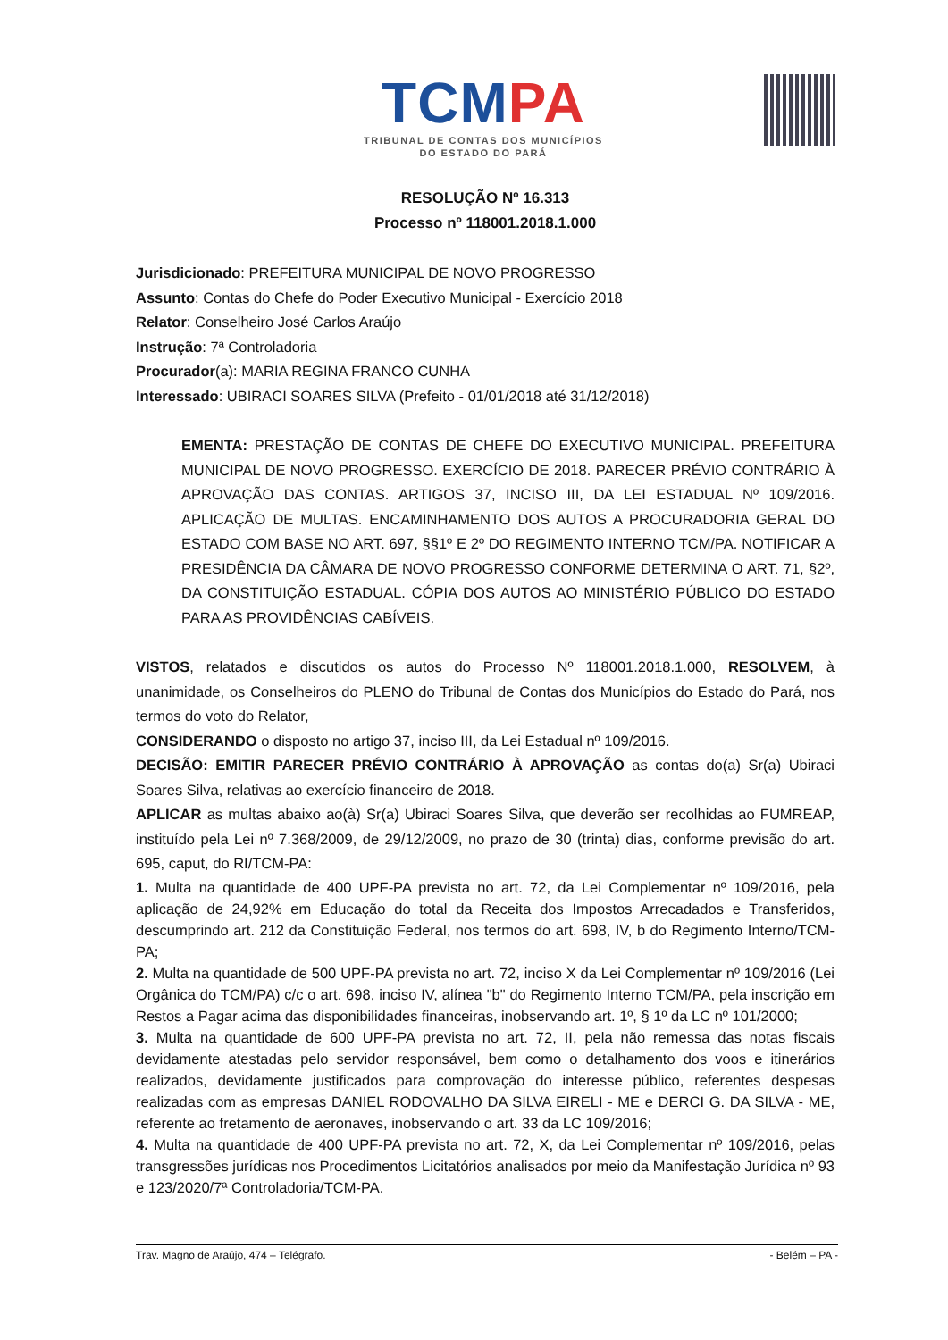TCM PA
TRIBUNAL DE CONTAS DOS MUNICÍPIOS
DO ESTADO DO PARÁ
RESOLUÇÃO Nº 16.313
Processo nº 118001.2018.1.000
Jurisdicionado: PREFEITURA MUNICIPAL DE NOVO PROGRESSO
Assunto: Contas do Chefe do Poder Executivo Municipal - Exercício 2018
Relator: Conselheiro José Carlos Araújo
Instrução: 7ª Controladoria
Procurador(a): MARIA REGINA FRANCO CUNHA
Interessado: UBIRACI SOARES SILVA (Prefeito - 01/01/2018 até 31/12/2018)
EMENTA: PRESTAÇÃO DE CONTAS DE CHEFE DO EXECUTIVO MUNICIPAL. PREFEITURA MUNICIPAL DE NOVO PROGRESSO. EXERCÍCIO DE 2018. PARECER PRÉVIO CONTRÁRIO À APROVAÇÃO DAS CONTAS. ARTIGOS 37, INCISO III, DA LEI ESTADUAL Nº 109/2016. APLICAÇÃO DE MULTAS. ENCAMINHAMENTO DOS AUTOS A PROCURADORIA GERAL DO ESTADO COM BASE NO ART. 697, §§1º E 2º DO REGIMENTO INTERNO TCM/PA. NOTIFICAR A PRESIDÊNCIA DA CÂMARA DE NOVO PROGRESSO CONFORME DETERMINA O ART. 71, §2º, DA CONSTITUIÇÃO ESTADUAL. CÓPIA DOS AUTOS AO MINISTÉRIO PÚBLICO DO ESTADO PARA AS PROVIDÊNCIAS CABÍVEIS.
VISTOS, relatados e discutidos os autos do Processo Nº 118001.2018.1.000, RESOLVEM, à unanimidade, os Conselheiros do PLENO do Tribunal de Contas dos Municípios do Estado do Pará, nos termos do voto do Relator,
CONSIDERANDO o disposto no artigo 37, inciso III, da Lei Estadual nº 109/2016.
DECISÃO: EMITIR PARECER PRÉVIO CONTRÁRIO À APROVAÇÃO as contas do(a) Sr(a) Ubiraci Soares Silva, relativas ao exercício financeiro de 2018.
APLICAR as multas abaixo ao(à) Sr(a) Ubiraci Soares Silva, que deverão ser recolhidas ao FUMREAP, instituído pela Lei nº 7.368/2009, de 29/12/2009, no prazo de 30 (trinta) dias, conforme previsão do art. 695, caput, do RI/TCM-PA:
1. Multa na quantidade de 400 UPF-PA prevista no art. 72, da Lei Complementar nº 109/2016, pela aplicação de 24,92% em Educação do total da Receita dos Impostos Arrecadados e Transferidos, descumprindo art. 212 da Constituição Federal, nos termos do art. 698, IV, b do Regimento Interno/TCM-PA;
2. Multa na quantidade de 500 UPF-PA prevista no art. 72, inciso X da Lei Complementar nº 109/2016 (Lei Orgânica do TCM/PA) c/c o art. 698, inciso IV, alínea "b" do Regimento Interno TCM/PA, pela inscrição em Restos a Pagar acima das disponibilidades financeiras, inobservando art. 1º, § 1º da LC nº 101/2000;
3. Multa na quantidade de 600 UPF-PA prevista no art. 72, II, pela não remessa das notas fiscais devidamente atestadas pelo servidor responsável, bem como o detalhamento dos voos e itinerários realizados, devidamente justificados para comprovação do interesse público, referentes despesas realizadas com as empresas DANIEL RODOVALHO DA SILVA EIRELI - ME e DERCI G. DA SILVA - ME, referente ao fretamento de aeronaves, inobservando o art. 33 da LC 109/2016;
4. Multa na quantidade de 400 UPF-PA prevista no art. 72, X, da Lei Complementar nº 109/2016, pelas transgressões jurídicas nos Procedimentos Licitatórios analisados por meio da Manifestação Jurídica nº 93 e 123/2020/7ª Controladoria/TCM-PA.
Trav. Magno de Araújo, 474 – Telégrafo. - Belém – PA -